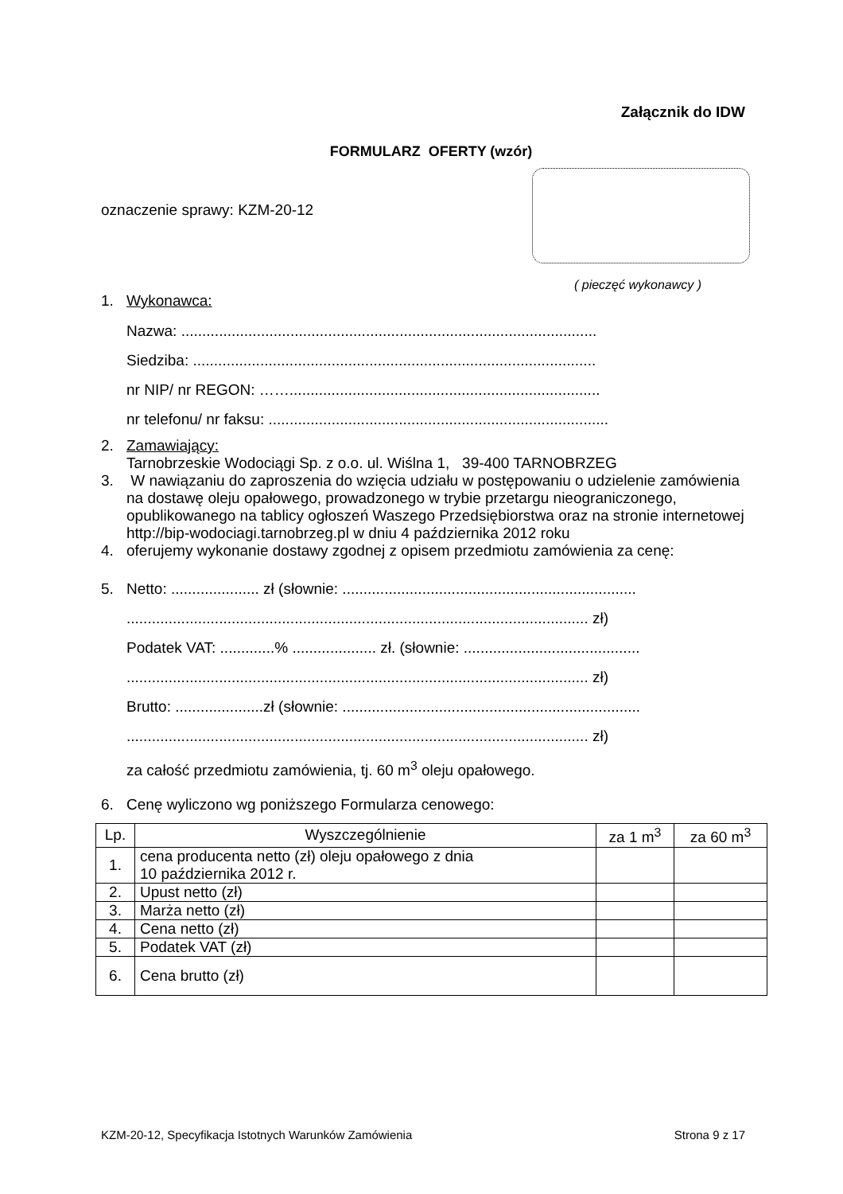Załącznik do IDW
FORMULARZ OFERTY (wzór)
oznaczenie sprawy: KZM-20-12
( pieczęć wykonawcy )
1. Wykonawca:
Nazwa: ...................................................................................................
Siedziba: ................................................................................................
nr NIP/ nr REGON: ……..........................................................................
nr telefonu/ nr faksu: .................................................................................
2. Zamawiający:
Tarnobrzeskie Wodociągi Sp. z o.o. ul. Wiślna 1, 39-400 TARNOBRZEG
3. W nawiązaniu do zaproszenia do wzięcia udziału w postępowaniu o udzielenie zamówienia na dostawę oleju opałowego, prowadzonego w trybie przetargu nieograniczonego, opublikowanego na tablicy ogłoszeń Waszego Przedsiębiorstwa oraz na stronie internetowej http://bip-wodociagi.tarnobrzeg.pl w dniu 4 października 2012 roku
4. oferujemy wykonanie dostawy zgodnej z opisem przedmiotu zamówienia za cenę:
5. Netto: ..................... zł (słownie: ......................................................................
.............................................................................................................. zł)
Podatek VAT: .............% .................... zł. (słownie: ..........................................
.............................................................................................................. zł)
Brutto: .....................zł (słownie: .......................................................................
.............................................................................................................. zł)
za całość przedmiotu zamówienia, tj. 60 m<sup>3</sup> oleju opałowego.
6. Cenę wyliczono wg poniższego Formularza cenowego:
| Lp. | Wyszczególnienie | za 1 m<sup>3</sup> | za 60 m<sup>3</sup> |
| --- | --- | --- | --- |
| 1. | cena producenta netto (zł) oleju opałowego z dnia 10 października 2012 r. | | |
| 2. | Upust netto (zł) | | |
| 3. | Marża netto (zł) | | |
| 4. | Cena netto (zł) | | |
| 5. | Podatek VAT (zł) | | |
| 6. | Cena brutto (zł) | | |
KZM-20-12, Specyfikacja Istotnych Warunków Zamówienia Strona 9 z 17